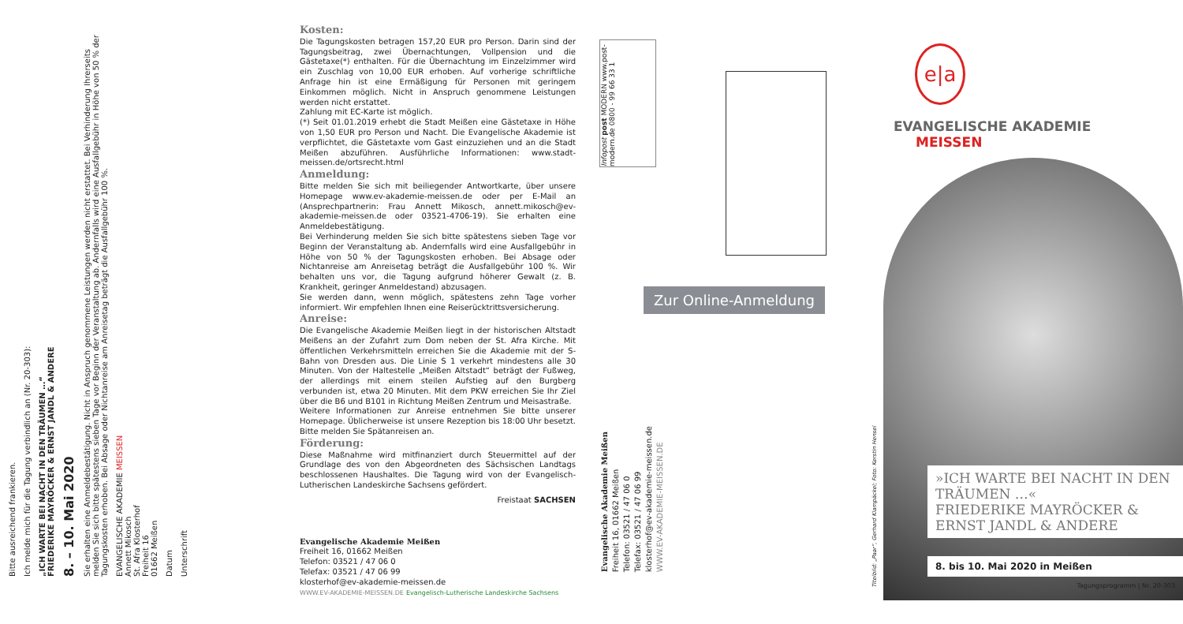Bitte ausreichend frankieren.
Ich melde mich für die Tagung verbindlich an (Nr. 20-303):
„ICH WARTE BEI NACHT IN DEN TRÄUMEN …“
FRIEDERIKE MAYRÖCKER & ERNST JANDL & ANDERE
8. – 10. Mai 2020
Sie erhalten eine Anmeldebestätigung. Nicht in Anspruch genommene Leistungen werden nicht erstattet. Bei Verhinderung Ihrerseits melden Sie sich bitte spätestens sieben Tage vor Beginn der Veranstaltung ab. Andernfalls wird eine Ausfallgebühr in Höhe von 50 % der Tagungskosten erhoben. Bei Absage oder Nichtanreise am Anreisetag beträgt die Ausfallgebühr 100 %.
EVANGELISCHE AKADEMIE MEISSEN
Annett Mikosch
St. Afra Klosterhof
Freiheit 16
01662 Meißen
Datum
Unterschrift
Kosten:
Die Tagungskosten betragen 157,20 EUR pro Person. Darin sind der Tagungsbeitrag, zwei Übernachtungen, Vollpension und die Gästetaxe(*) enthalten. Für die Übernachtung im Einzelzimmer wird ein Zuschlag von 10,00 EUR erhoben. Auf vorherige schriftliche Anfrage hin ist eine Ermäßigung für Personen mit geringem Einkommen möglich. Nicht in Anspruch genommene Leistungen werden nicht erstattet.
Zahlung mit EC-Karte ist möglich.
(*) Seit 01.01.2019 erhebt die Stadt Meißen eine Gästetaxe in Höhe von 1,50 EUR pro Person und Nacht. Die Evangelische Akademie ist verpflichtet, die Gästetaxte vom Gast einzuziehen und an die Stadt Meißen abzuführen. Ausführliche Informationen: www.stadt-meissen.de/ortsrecht.html
Anmeldung:
Bitte melden Sie sich mit beiliegender Antwortkarte, über unsere Homepage www.ev-akademie-meissen.de oder per E-Mail an (Ansprechpartnerin: Frau Annett Mikosch, annett.mikosch@ev-akademie-meissen.de oder 03521-4706-19). Sie erhalten eine Anmeldebestätigung.
Bei Verhinderung melden Sie sich bitte spätestens sieben Tage vor Beginn der Veranstaltung ab. Andernfalls wird eine Ausfallgebühr in Höhe von 50 % der Tagungskosten erhoben. Bei Absage oder Nichtanreise am Anreisetag beträgt die Ausfallgebühr 100 %. Wir behalten uns vor, die Tagung aufgrund höherer Gewalt (z. B. Krankheit, geringer Anmeldestand) abzusagen.
Sie werden dann, wenn möglich, spätestens zehn Tage vorher informiert. Wir empfehlen Ihnen eine Reiserücktrittsversicherung.
Anreise:
Die Evangelische Akademie Meißen liegt in der historischen Altstadt Meißens an der Zufahrt zum Dom neben der St. Afra Kirche. Mit öffentlichen Verkehrsmitteln erreichen Sie die Akademie mit der S-Bahn von Dresden aus. Die Linie S 1 verkehrt mindestens alle 30 Minuten. Von der Haltestelle „Meißen Altstadt“ beträgt der Fußweg, der allerdings mit einem steilen Aufstieg auf den Burgberg verbunden ist, etwa 20 Minuten. Mit dem PKW erreichen Sie Ihr Ziel über die B6 und B101 in Richtung Meißen Zentrum und Meisastraße.
Weitere Informationen zur Anreise entnehmen Sie bitte unserer Homepage. Üblicherweise ist unsere Rezeption bis 18:00 Uhr besetzt. Bitte melden Sie Spätanreisen an.
Förderung:
Diese Maßnahme wird mitfinanziert durch Steuermittel auf der Grundlage des von den Abgeordneten des Sächsischen Landtags beschlossenen Haushaltes. Die Tagung wird von der Evangelisch-Lutherischen Landeskirche Sachsens gefördert.
Freistaat SACHSEN
Evangelische Akademie Meißen
Freiheit 16, 01662 Meißen
Telefon: 03521 / 47 06 0
Telefax: 03521 / 47 06 99
klosterhof@ev-akademie-meissen.de
WWW.EV-AKADEMIE-MEISSEN.DE Evangelisch-Lutherische Landeskirche Sachsens
Infopost post MODERN www.post-modern.de 0800 - 99 66 33 1
Zur Online-Anmeldung
Evangelische Akademie Meißen
Freiheit 16, 01662 Meißen
Telefon: 03521 / 47 06 0
Telefax: 03521 / 47 06 99
klosterhof@ev-akademie-meissen.de
WWW.EV-AKADEMIE-MEISSEN.DE
e|a
EVANGELISCHE AKADEMIE
MEISSEN
Titelbild: „Paar“, Gerhard Klampäckel; Foto: Kerstin Hensel
»ICH WARTE BEI NACHT IN DEN TRÄUMEN …«
FRIEDERIKE MAYRÖCKER & ERNST JANDL & ANDERE
8. bis 10. Mai 2020 in Meißen
Tagungsprogramm | Nr. 20-303